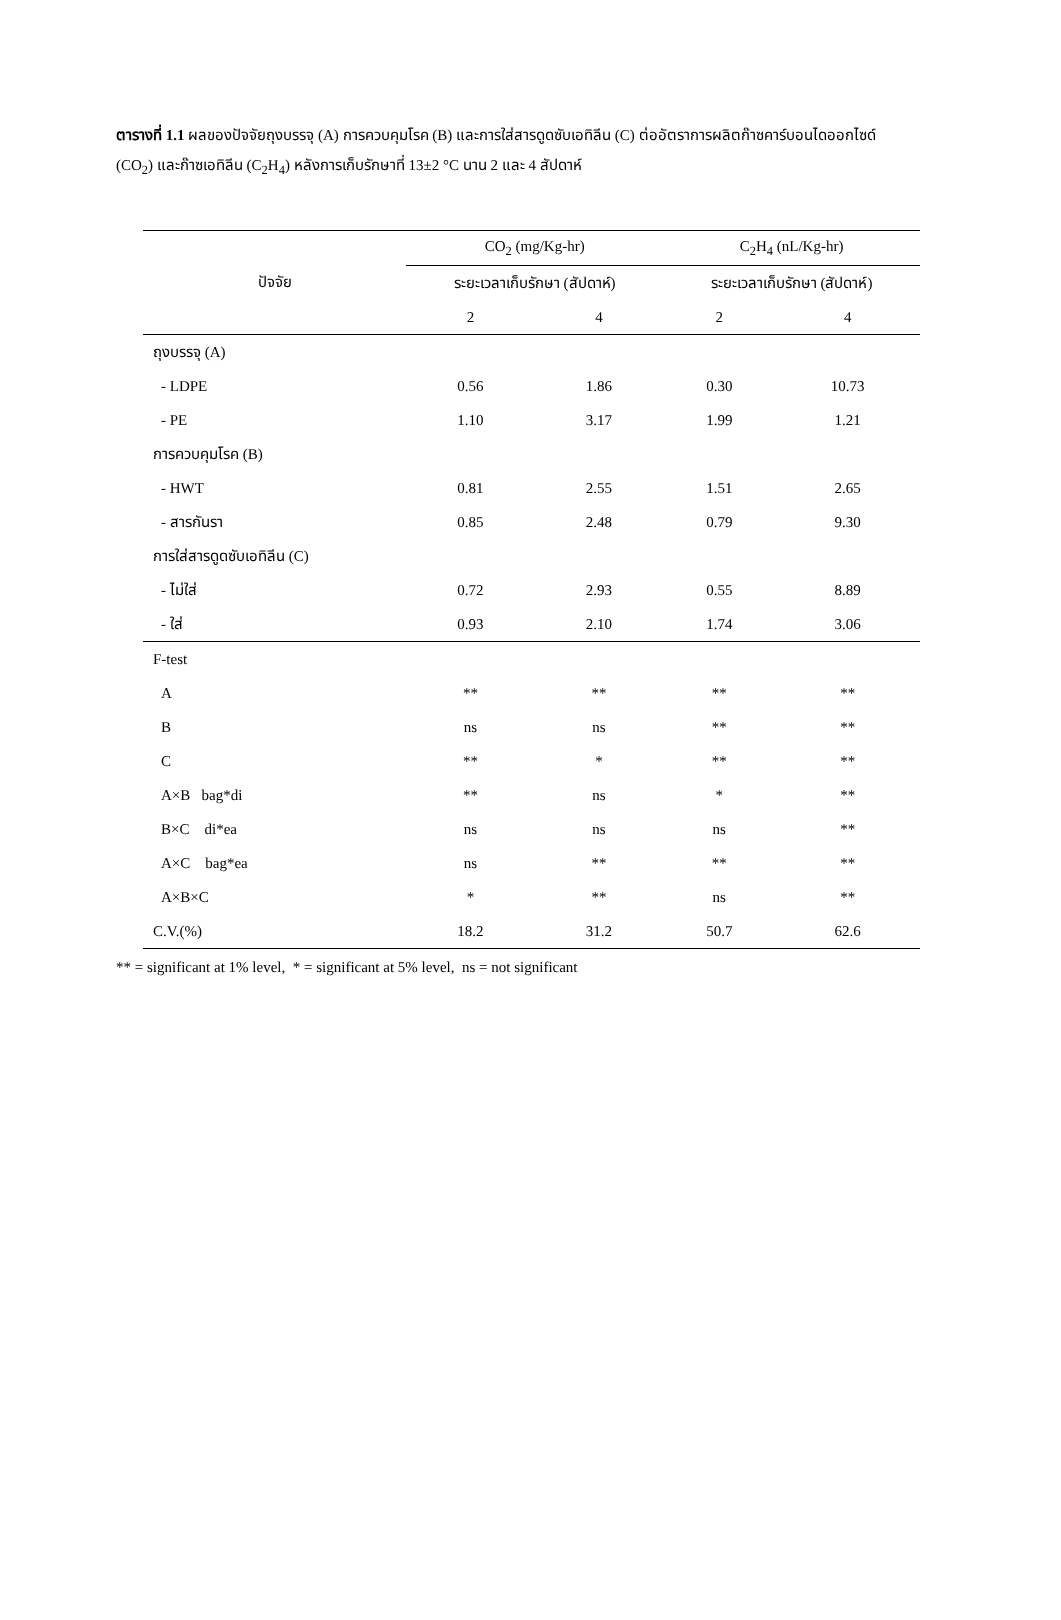ตารางที่ 1.1 ผลของปัจจัยถุงบรรจุ (A) การควบคุมโรค (B) และการใส่สารดูดซับเอทิลีน (C) ต่ออัตราการผลิตก๊าซคาร์บอนไดออกไซด์ (CO<sub>2</sub>) และก๊าซเอทิลีน (C<sub>2</sub>H<sub>4</sub>) หลังการเก็บรักษาที่ 13±2 °C นาน 2 และ 4 สัปดาห์
| ปัจจัย | CO<sub>2</sub> (mg/Kg-hr) | | C<sub>2</sub>H<sub>4</sub> (nL/Kg-hr) | |
| --- | --- | --- | --- | --- |
| | ระยะเวลาเก็บรักษา (สัปดาห์) | | ระยะเวลาเก็บรักษา (สัปดาห์) | |
| | 2 | 4 | 2 | 4 |
| ถุงบรรจุ (A) | | | | |
| - LDPE | 0.56 | 1.86 | 0.30 | 10.73 |
| - PE | 1.10 | 3.17 | 1.99 | 1.21 |
| การควบคุมโรค (B) | | | | |
| - HWT | 0.81 | 2.55 | 1.51 | 2.65 |
| - สารกันรา | 0.85 | 2.48 | 0.79 | 9.30 |
| การใส่สารดูดซับเอทิลีน (C) | | | | |
| - ไม่ใส่ | 0.72 | 2.93 | 0.55 | 8.89 |
| - ใส่ | 0.93 | 2.10 | 1.74 | 3.06 |
| F-test | | | | |
| A | ** | ** | ** | ** |
| B | ns | ns | ** | ** |
| C | ** | * | ** | ** |
| A×B bag*di | ** | ns | * | ** |
| B×C di*ea | ns | ns | ns | ** |
| A×C bag*ea | ns | ** | ** | ** |
| A×B×C | * | ** | ns | ** |
| C.V.(%) | 18.2 | 31.2 | 50.7 | 62.6 |
** = significant at 1% level, * = significant at 5% level, ns = not significant